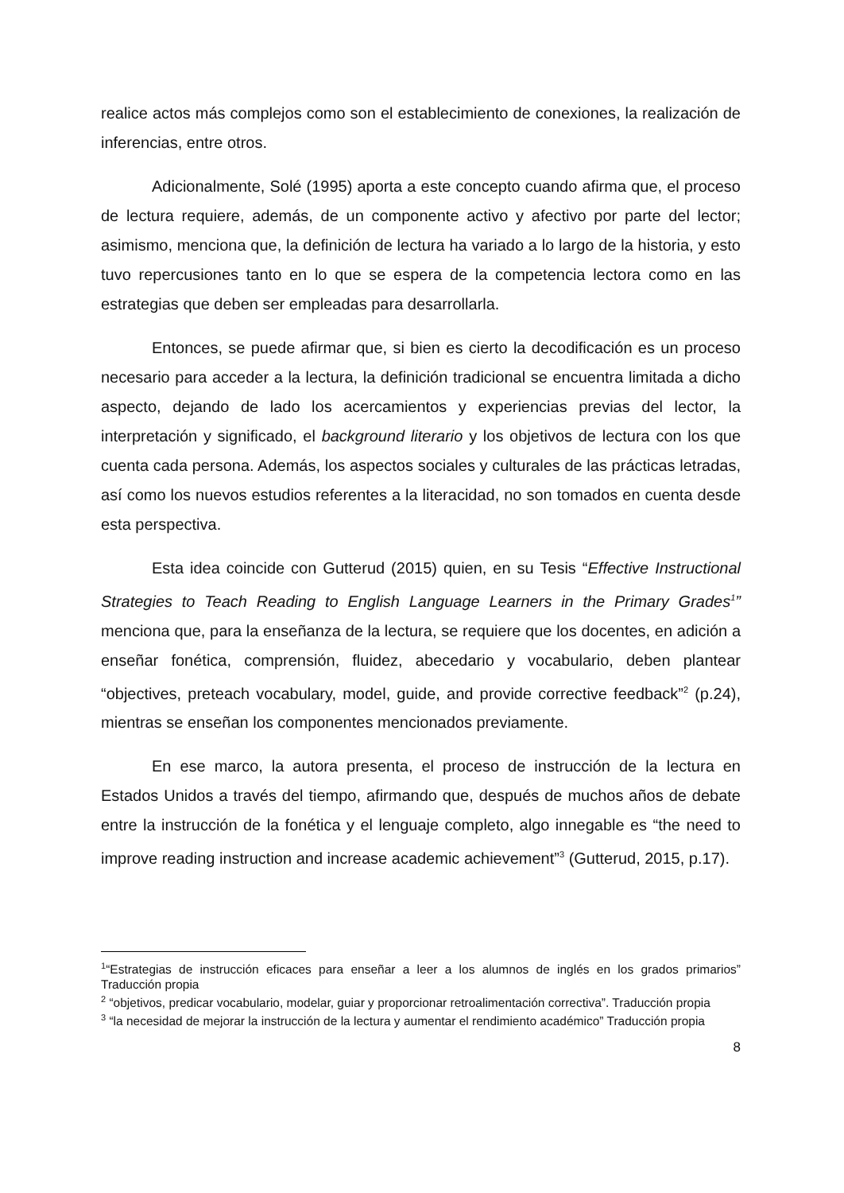realice actos más complejos como son el establecimiento de conexiones, la realización de inferencias, entre otros.
Adicionalmente, Solé (1995) aporta a este concepto cuando afirma que, el proceso de lectura requiere, además, de un componente activo y afectivo por parte del lector; asimismo, menciona que, la definición de lectura ha variado a lo largo de la historia, y esto tuvo repercusiones tanto en lo que se espera de la competencia lectora como en las estrategias que deben ser empleadas para desarrollarla.
Entonces, se puede afirmar que, si bien es cierto la decodificación es un proceso necesario para acceder a la lectura, la definición tradicional se encuentra limitada a dicho aspecto, dejando de lado los acercamientos y experiencias previas del lector, la interpretación y significado, el background literario y los objetivos de lectura con los que cuenta cada persona. Además, los aspectos sociales y culturales de las prácticas letradas, así como los nuevos estudios referentes a la literacidad, no son tomados en cuenta desde esta perspectiva.
Esta idea coincide con Gutterud (2015) quien, en su Tesis “Effective Instructional Strategies to Teach Reading to English Language Learners in the Primary Grades<sup>1</sup>” menciona que, para la enseñanza de la lectura, se requiere que los docentes, en adición a enseñar fonética, comprensión, fluidez, abecedario y vocabulario, deben plantear “objectives, preteach vocabulary, model, guide, and provide corrective feedback”<sup>2</sup> (p.24), mientras se enseñan los componentes mencionados previamente.
En ese marco, la autora presenta, el proceso de instrucción de la lectura en Estados Unidos a través del tiempo, afirmando que, después de muchos años de debate entre la instrucción de la fonética y el lenguaje completo, algo innegable es “the need to improve reading instruction and increase academic achievement”<sup>3</sup> (Gutterud, 2015, p.17).
<sup>1</sup> “Estrategias de instrucción eficaces para enseñar a leer a los alumnos de inglés en los grados primarios” Traducción propia
<sup>2</sup> “objetivos, predicar vocabulario, modelar, guiar y proporcionar retroalimentación correctiva”. Traducción propia
<sup>3</sup> “la necesidad de mejorar la instrucción de la lectura y aumentar el rendimiento académico” Traducción propia
8